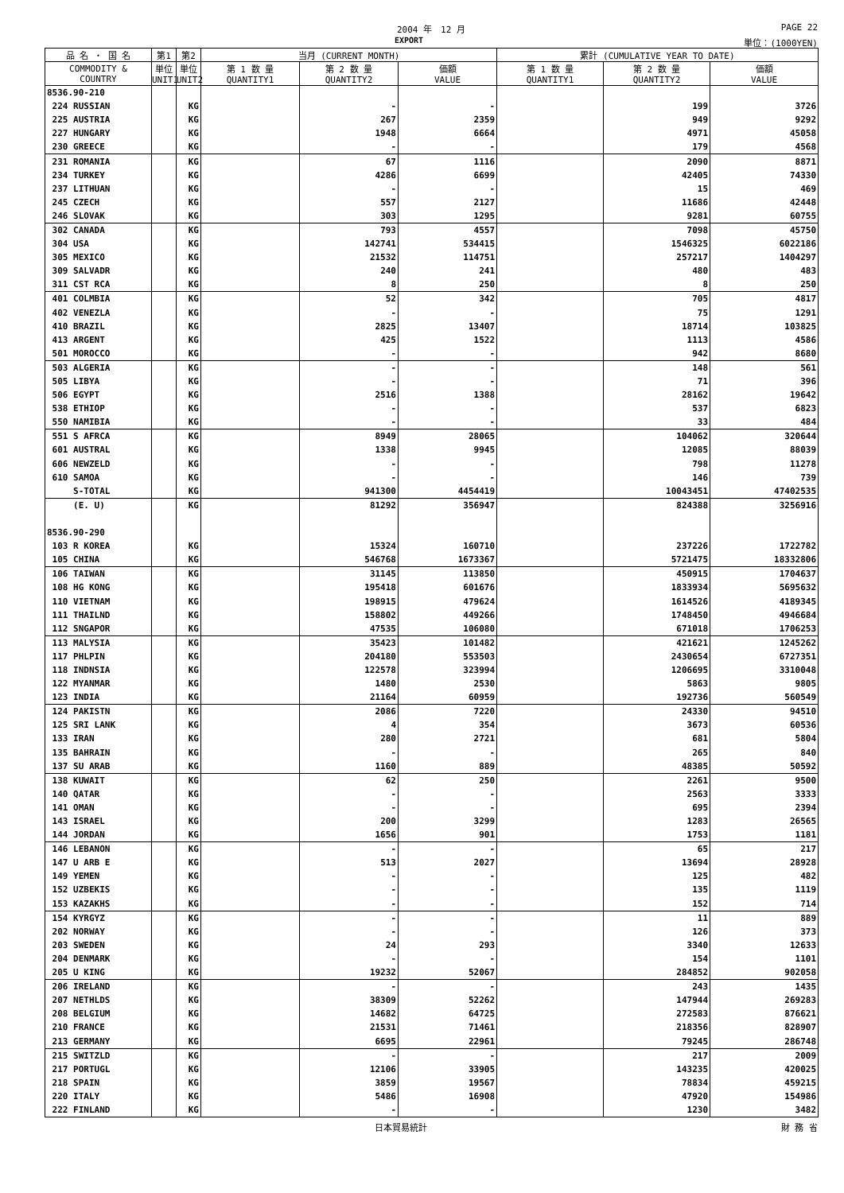2004 年　12 月
PAGE 22
EXPORT 単位：(1000YEN)
| 品 名 ・ 国 名 | 第1 | 第2 | 当月 (CURRENT MONTH) | | | 累計 (CUMULATIVE YEAR TO DATE) | | |
| --- | --- | --- | --- | --- | --- | --- | --- | --- |
| COMMODITY & COUNTRY | 単位 UNIT1 | 単位 UNIT2 | 第 1 数 量 QUANTITY1 | 第 2 数 量 QUANTITY2 | 価額 VALUE | 第 1 数 量 QUANTITY1 | 第 2 数 量 QUANTITY2 | 価額 VALUE |
| 8536.90-210 | | | | | | | | |
| 224 RUSSIAN | | KG | | - | - | | 199 | 3726 |
| 225 AUSTRIA | | KG | | 267 | 2359 | | 949 | 9292 |
| 227 HUNGARY | | KG | | 1948 | 6664 | | 4971 | 45058 |
| 230 GREECE | | KG | | - | - | | 179 | 4568 |
| 231 ROMANIA | | KG | | 67 | 1116 | | 2090 | 8871 |
| 234 TURKEY | | KG | | 4286 | 6699 | | 42405 | 74330 |
| 237 LITHUAN | | KG | | - | - | | 15 | 469 |
| 245 CZECH | | KG | | 557 | 2127 | | 11686 | 42448 |
| 246 SLOVAK | | KG | | 303 | 1295 | | 9281 | 60755 |
| 302 CANADA | | KG | | 793 | 4557 | | 7098 | 45750 |
| 304 USA | | KG | | 142741 | 534415 | | 1546325 | 6022186 |
| 305 MEXICO | | KG | | 21532 | 114751 | | 257217 | 1404297 |
| 309 SALVADR | | KG | | 240 | 241 | | 480 | 483 |
| 311 CST RCA | | KG | | 8 | 250 | | 8 | 250 |
| 401 COLMBIA | | KG | | 52 | 342 | | 705 | 4817 |
| 402 VENEZLA | | KG | | - | - | | 75 | 1291 |
| 410 BRAZIL | | KG | | 2825 | 13407 | | 18714 | 103825 |
| 413 ARGENT | | KG | | 425 | 1522 | | 1113 | 4586 |
| 501 MOROCCO | | KG | | - | - | | 942 | 8680 |
| 503 ALGERIA | | KG | | - | - | | 148 | 561 |
| 505 LIBYA | | KG | | - | - | | 71 | 396 |
| 506 EGYPT | | KG | | 2516 | 1388 | | 28162 | 19642 |
| 538 ETHIOP | | KG | | - | - | | 537 | 6823 |
| 550 NAMIBIA | | KG | | - | - | | 33 | 484 |
| 551 S AFRCA | | KG | | 8949 | 28065 | | 104062 | 320644 |
| 601 AUSTRAL | | KG | | 1338 | 9945 | | 12085 | 88039 |
| 606 NEWZELD | | KG | | - | - | | 798 | 11278 |
| 610 SAMOA | | KG | | - | - | | 146 | 739 |
| S-TOTAL | | KG | | 941300 | 4454419 | | 10043451 | 47402535 |
| (E. U) | | KG | | 81292 | 356947 | | 824388 | 3256916 |
| 8536.90-290 | | | | | | | | |
| 103 R KOREA | | KG | | 15324 | 160710 | | 237226 | 1722782 |
| 105 CHINA | | KG | | 546768 | 1673367 | | 5721475 | 18332806 |
| 106 TAIWAN | | KG | | 31145 | 113850 | | 450915 | 1704637 |
| 108 HG KONG | | KG | | 195418 | 601676 | | 1833934 | 5695632 |
| 110 VIETNAM | | KG | | 198915 | 479624 | | 1614526 | 4189345 |
| 111 THAILND | | KG | | 158802 | 449266 | | 1748450 | 4946684 |
| 112 SNGAPOR | | KG | | 47535 | 106080 | | 671018 | 1706253 |
| 113 MALYSIA | | KG | | 35423 | 101482 | | 421621 | 1245262 |
| 117 PHLPIN | | KG | | 204180 | 553503 | | 2430654 | 6727351 |
| 118 INDNSIA | | KG | | 122578 | 323994 | | 1206695 | 3310048 |
| 122 MYANMAR | | KG | | 1480 | 2530 | | 5863 | 9805 |
| 123 INDIA | | KG | | 21164 | 60959 | | 192736 | 560549 |
| 124 PAKISTN | | KG | | 2086 | 7220 | | 24330 | 94510 |
| 125 SRI LANK | | KG | | 4 | 354 | | 3673 | 60536 |
| 133 IRAN | | KG | | 280 | 2721 | | 681 | 5804 |
| 135 BAHRAIN | | KG | | - | - | | 265 | 840 |
| 137 SU ARAB | | KG | | 1160 | 889 | | 48385 | 50592 |
| 138 KUWAIT | | KG | | 62 | 250 | | 2261 | 9500 |
| 140 QATAR | | KG | | - | - | | 2563 | 3333 |
| 141 OMAN | | KG | | - | - | | 695 | 2394 |
| 143 ISRAEL | | KG | | 200 | 3299 | | 1283 | 26565 |
| 144 JORDAN | | KG | | 1656 | 901 | | 1753 | 1181 |
| 146 LEBANON | | KG | | - | - | | 65 | 217 |
| 147 U ARB E | | KG | | 513 | 2027 | | 13694 | 28928 |
| 149 YEMEN | | KG | | - | - | | 125 | 482 |
| 152 UZBEKIS | | KG | | - | - | | 135 | 1119 |
| 153 KAZAKHS | | KG | | - | - | | 152 | 714 |
| 154 KYRGYZ | | KG | | - | - | | 11 | 889 |
| 202 NORWAY | | KG | | - | - | | 126 | 373 |
| 203 SWEDEN | | KG | | 24 | 293 | | 3340 | 12633 |
| 204 DENMARK | | KG | | - | - | | 154 | 1101 |
| 205 U KING | | KG | | 19232 | 52067 | | 284852 | 902058 |
| 206 IRELAND | | KG | | - | - | | 243 | 1435 |
| 207 NETHLDS | | KG | | 38309 | 52262 | | 147944 | 269283 |
| 208 BELGIUM | | KG | | 14682 | 64725 | | 272583 | 876621 |
| 210 FRANCE | | KG | | 21531 | 71461 | | 218356 | 828907 |
| 213 GERMANY | | KG | | 6695 | 22961 | | 79245 | 286748 |
| 215 SWITZLD | | KG | | - | - | | 217 | 2009 |
| 217 PORTUGL | | KG | | 12106 | 33905 | | 143235 | 420025 |
| 218 SPAIN | | KG | | 3859 | 19567 | | 78834 | 459215 |
| 220 ITALY | | KG | | 5486 | 16908 | | 47920 | 154986 |
| 222 FINLAND | | KG | | - | - | | 1230 | 3482 |
日本貿易統計 財 務 省